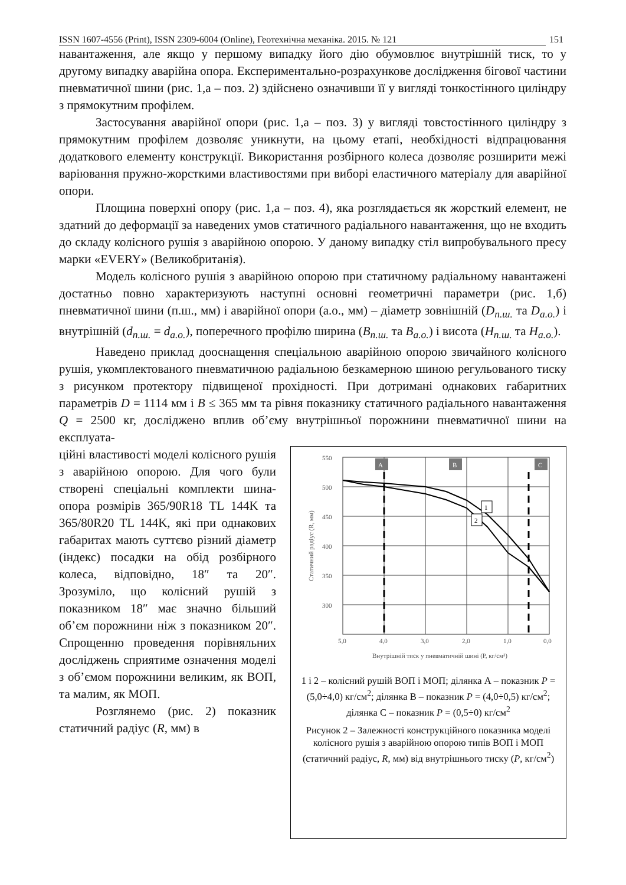ISSN 1607-4556 (Print), ISSN 2309-6004 (Online), Геотехнічна механіка. 2015. № 121 151
навантаження, але якщо у першому випадку його дію обумовлює внутрішній тиск, то у другому випадку аварійна опора. Експериментально-розрахункове дослідження бігової частини пневматичної шини (рис. 1,а – поз. 2) здійснено означивши її у вигляді тонкостінного циліндру з прямокутним профілем.
Застосування аварійної опори (рис. 1,а – поз. 3) у вигляді товстостінного циліндру з прямокутним профілем дозволяє уникнути, на цьому етапі, необхідності відпрацювання додаткового елементу конструкції. Використання розбірного колеса дозволяє розширити межі варіювання пружно-жорсткими властивостями при виборі еластичного матеріалу для аварійної опори.
Площина поверхні опору (рис. 1,а – поз. 4), яка розглядається як жорсткий елемент, не здатний до деформації за наведених умов статичного радіального навантаження, що не входить до складу колісного рушія з аварійною опорою. У даному випадку стіл випробувального пресу марки «EVERY» (Великобританія).
Модель колісного рушія з аварійною опорою при статичному радіальному навантажені достатньо повно характеризують наступні основні геометричні параметри (рис. 1,б) пневматичної шини (п.ш., мм) і аварійної опори (а.о., мм) – діаметр зовнішній (D<sub>п.ш.</sub> та D<sub>а.о.</sub>) і внутрішній (d<sub>п.ш.</sub> = d<sub>а.о.</sub>), поперечного профілю ширина (B<sub>п.ш.</sub> та B<sub>а.о.</sub>) і висота (H<sub>п.ш.</sub> та H<sub>а.о.</sub>).
Наведено приклад дооснащення спеціальною аварійною опорою звичайного колісного рушія, укомплектованого пневматичною радіальною безкамерною шиною регульованого тиску з рисунком протектору підвищеної прохідності. При дотримані однакових габаритних параметрів D = 1114 мм і B ≤ 365 мм та рівня показнику статичного радіального навантаження Q = 2500 кг, досліджено вплив об’єму внутрішньої порожнини пневматичної шини на експлуата-
ційні властивості моделі колісного рушія з аварійною опорою. Для чого були створені спеціальні комплекти шина-опора розмірів 365/90R18 TL 144K та 365/80R20 TL 144K, які при однакових габаритах мають суттєво різний діаметр (індекс) посадки на обід розбірного колеса, відповідно, 18″ та 20″. Зрозуміло, що колісний рушій з показником 18″ має значно більший об’єм порожнини ніж з показником 20″. Спрощенню проведення порівняльних досліджень сприятиме означення моделі з об’ємом порожнини великим, як ВОП, та малим, як МОП.
Розглянемо (рис. 2) показник статичний радіус (R, мм) в
A
B
C
550
500
450
400
350
300
5,0
4,0
3,0
2,0
1,0
0,0
Внутрішній тиск у пневматичній шині (P, кг/см²)
Статичний радіус (R, мм)
1
2
1 і 2 – колісний рушій ВОП і МОП; ділянка А – показник P = (5,0÷4,0) кг/см<sup>2</sup>; ділянка В – показник P = (4,0÷0,5) кг/см<sup>2</sup>; ділянка С – показник P = (0,5÷0) кг/см<sup>2</sup>
Рисунок 2 – Залежності конструкційного показника моделі колісного рушія з аварійною опорою типів ВОП і МОП (статичний радіус, R, мм) від внутрішнього тиску (P, кг/см<sup>2</sup>)